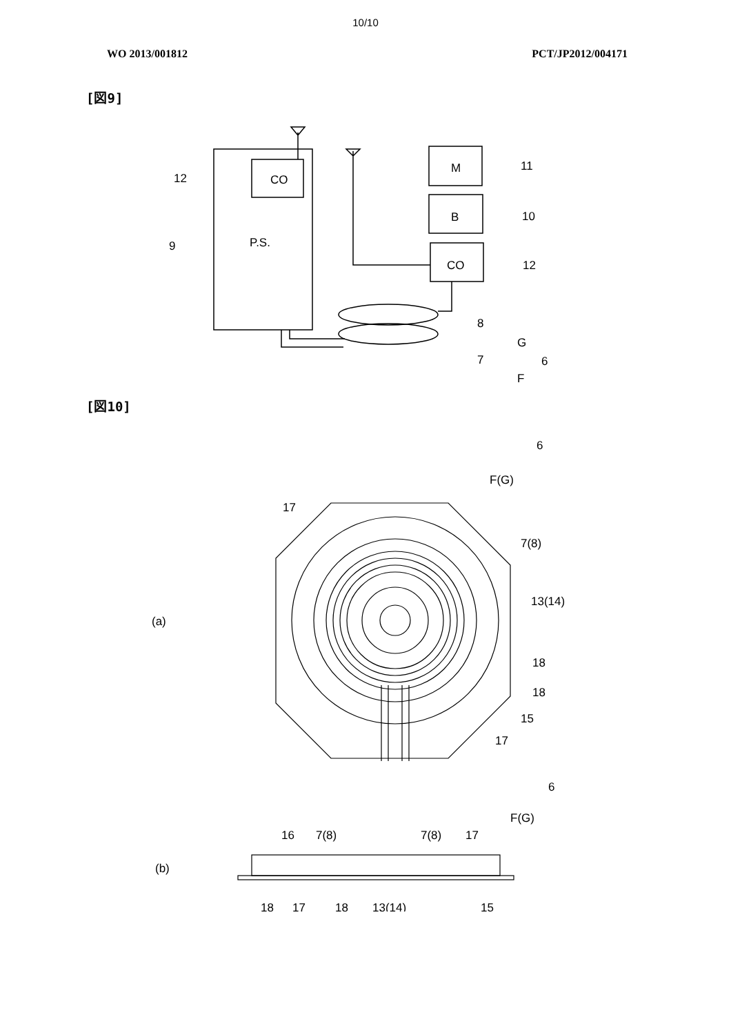10/10
WO 2013/001812 PCT/JP2012/004171
[図9]
12
CO
9
P.S.
M
B
CO
11
10
12
8
G
7
F
6
[図10]
6
F(G)
17
7(8)
13(14)
(a)
18
18
15
17
6
F(G)
16
7(8)
7(8)
17
(b)
18
17
18
13(14)
15